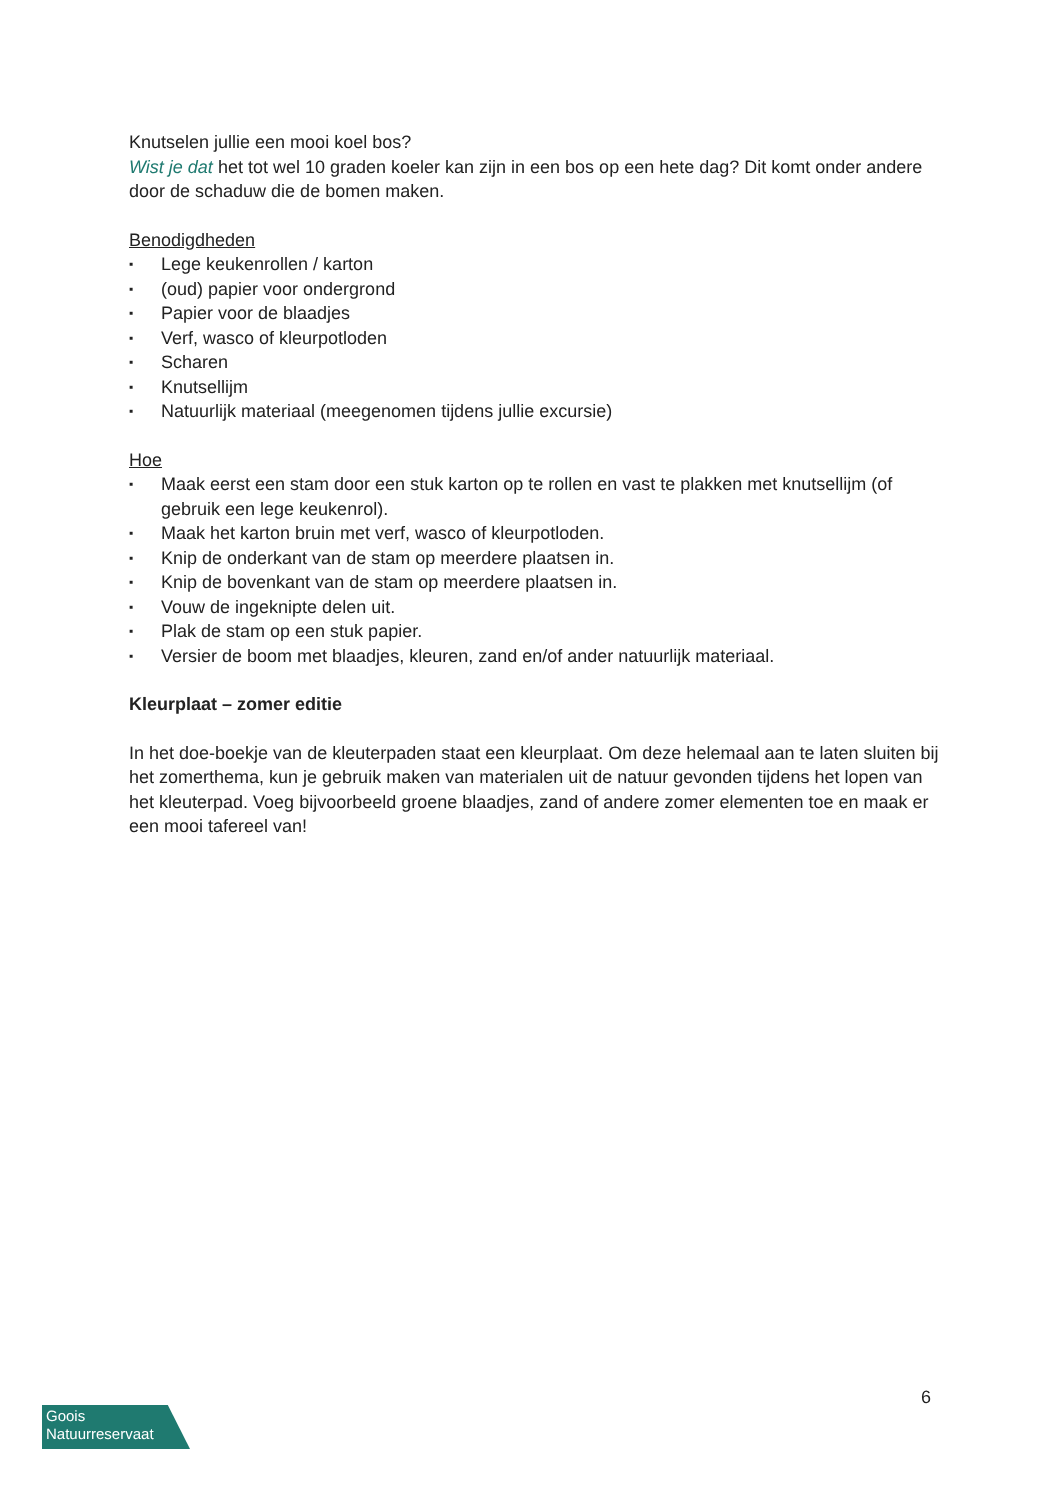Knutselen jullie een mooi koel bos?
Wist je dat het tot wel 10 graden koeler kan zijn in een bos op een hete dag? Dit komt onder andere door de schaduw die de bomen maken.
Benodigdheden
▪ Lege keukenrollen / karton
▪ (oud) papier voor ondergrond
▪ Papier voor de blaadjes
▪ Verf, wasco of kleurpotloden
▪ Scharen
▪ Knutsellijm
▪ Natuurlijk materiaal (meegenomen tijdens jullie excursie)
Hoe
▪ Maak eerst een stam door een stuk karton op te rollen en vast te plakken met knutsellijm (of gebruik een lege keukenrol).
▪ Maak het karton bruin met verf, wasco of kleurpotloden.
▪ Knip de onderkant van de stam op meerdere plaatsen in.
▪ Knip de bovenkant van de stam op meerdere plaatsen in.
▪ Vouw de ingeknipte delen uit.
▪ Plak de stam op een stuk papier.
▪ Versier de boom met blaadjes, kleuren, zand en/of ander natuurlijk materiaal.
Kleurplaat – zomer editie
In het doe-boekje van de kleuterpaden staat een kleurplaat. Om deze helemaal aan te laten sluiten bij het zomerthema, kun je gebruik maken van materialen uit de natuur gevonden tijdens het lopen van het kleuterpad. Voeg bijvoorbeeld groene blaadjes, zand of andere zomer elementen toe en maak er een mooi tafereel van!
Goois
Natuurreservaat
6